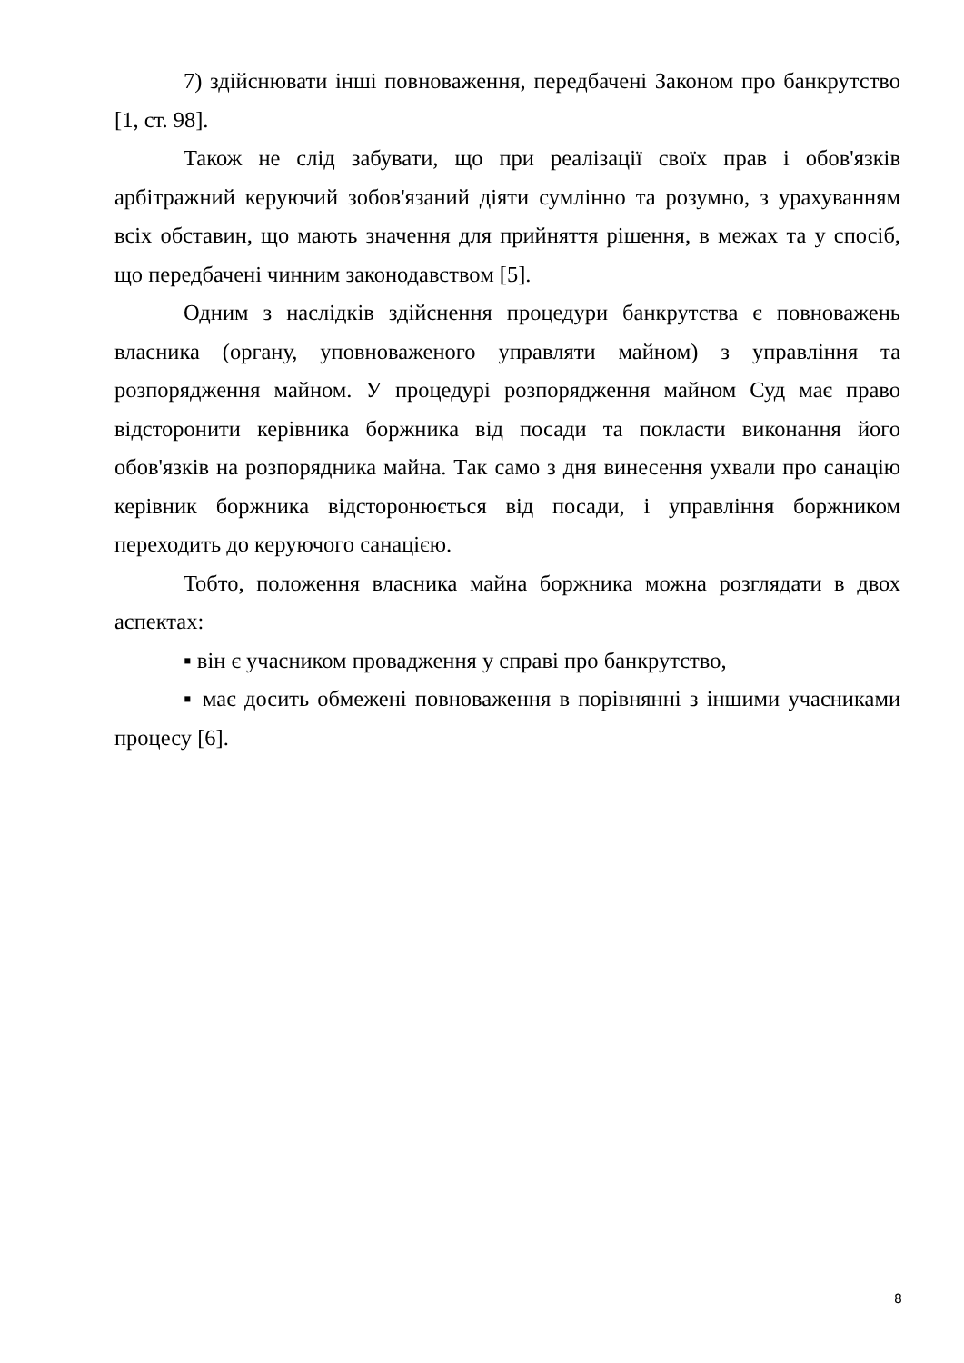7) здійснювати інші повноваження, передбачені Законом про банкрутство [1, ст. 98].
Також не слід забувати, що при реалізації своїх прав і обов'язків арбітражний керуючий зобов'язаний діяти сумлінно та розумно, з урахуванням всіх обставин, що мають значення для прийняття рішення, в межах та у спосіб, що передбачені чинним законодавством [5].
Одним з наслідків здійснення процедури банкрутства є повноважень власника (органу, уповноваженого управляти майном) з управління та розпорядження майном. У процедурі розпорядження майном Суд має право відсторонити керівника боржника від посади та покласти виконання його обов'язків на розпорядника майна. Так само з дня винесення ухвали про санацію керівник боржника відсторонюється від посади, і управління боржником переходить до керуючого санацією.
Тобто, положення власника майна боржника можна розглядати в двох аспектах:
▪ він є учасником провадження у справі про банкрутство,
▪ має досить обмежені повноваження в порівнянні з іншими учасниками процесу [6].
8